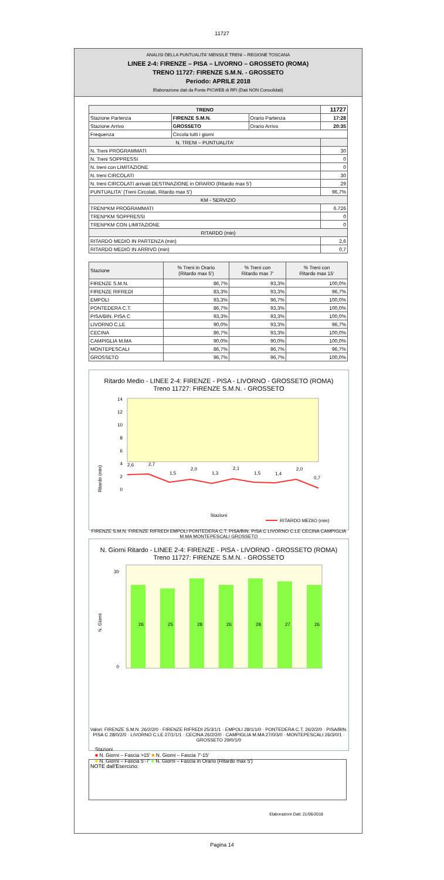11727
ANALISI DELLA PUNTUALITA' MENSILE TRENI – REGIONE TOSCANA
LINEE 2-4: FIRENZE – PISA – LIVORNO – GROSSETO (ROMA)
TRENO 11727: FIRENZE S.M.N. - GROSSETO
Periodo: APRILE 2018
Elaborazione dati da Fonte PICWEB di RFI (Dati NON Consolidati)
| TRENO | | | 11727 |
| --- | --- | --- | --- |
| Stazione Partenza | FIRENZE S.M.N. | Orario Partenza | 17:28 |
| Stazione Arrivo | GROSSETO | Orario Arrivo | 20:35 |
| Frequenza | Circola tutti i giorni | | |
| N. TRENI – PUNTUALITA' | | | |
| N. Treni PROGRAMMATI | | | 30 |
| N. Treni SOPPRESSI | | | 0 |
| N. treni con LIMITAZIONE | | | 0 |
| N. treni CIRCOLATI | | | 30 |
| N. treni CIRCOLATI arrivati DESTINAZIONE in ORARIO (Ritardo max 5') | | | 29 |
| PUNTUALITA' (Treni Circolati, Ritardo max 5') | | | 96,7% |
| KM - SERVIZIO | | | |
| TRENI*KM PROGRAMMATI | | | 6.726 |
| TRENI*KM SOPPRESSI | | | 0 |
| TRENI*KM CON LIMITAZIONE | | | 0 |
| RITARDO (min) | | | |
| RITARDO MEDIO IN PARTENZA (min) | | | 2,6 |
| RITARDO MEDIO IN ARRIVO (min) | | | 0,7 |
| Stazione | % Treni in Orario (Ritardo max 5') | % Treni con Ritardo max 7' | % Treni con Ritardo max 15' |
| --- | --- | --- | --- |
| FIRENZE S.M.N. | 86,7% | 93,3% | 100,0% |
| FIRENZE RIFREDI | 83,3% | 93,3% | 96,7% |
| EMPOLI | 93,3% | 96,7% | 100,0% |
| PONTEDERA C.T. | 86,7% | 93,3% | 100,0% |
| PISA/BIN. PISA C | 93,3% | 93,3% | 100,0% |
| LIVORNO C.LE | 90,0% | 93,3% | 96,7% |
| CECINA | 86,7% | 93,3% | 100,0% |
| CAMPIGLIA M.MA | 90,0% | 90,0% | 100,0% |
| MONTEPESCALI | 86,7% | 96,7% | 96,7% |
| GROSSETO | 96,7% | 96,7% | 100,0% |
Ritardo Medio - LINEE 2-4: FIRENZE - PISA - LIVORNO - GROSSETO (ROMA)
Treno 11727: FIRENZE S.M.N. - GROSSETO
14
12
10
8
6
4
2
0
2,6
2,7
1,5
2,0
1,3
2,1
1,5
1,4
2,0
0,7
Ritardo (min)
Stazioni
RITARDO MEDIO (min)
FIRENZE S.M.N. FIRENZE RIFREDI EMPOLI PONTEDERA C.T. PISA/BIN. PISA C LIVORNO C.LE CECINA CAMPIGLIA M.MA MONTEPESCALI GROSSETO
N. Giorni Ritardo - LINEE 2-4: FIRENZE - PISA - LIVORNO - GROSSETO (ROMA)
Treno 11727: FIRENZE S.M.N. - GROSSETO
30
0
N. Giorni
26
25
28
26
28
27
26
Valori: FIRENZE S.M.N. 26/2/2/0 · FIRENZE RIFREDI 25/3/1/1 · EMPOLI 28/1/1/0 · PONTEDERA C.T. 26/2/2/0 · PISA/BIN. PISA C 28/0/2/0 · LIVORNO C.LE 27/1/1/1 · CECINA 26/2/2/0 · CAMPIGLIA M.MA 27/0/3/0 · MONTEPESCALI 26/3/0/1 · GROSSETO 29/0/1/0
Stazioni
■ N. Giorni – Fascia >15' ■ N. Giorni – Fascia 7'-15'
■ N. Giorni – Fascia 5'-7' ■ N. Giorni – Fascia in Orario (Ritardo max 5')
NOTE dall'Esercizio:
Elaborazioni Dati: 21/06/2018
Pagina 14